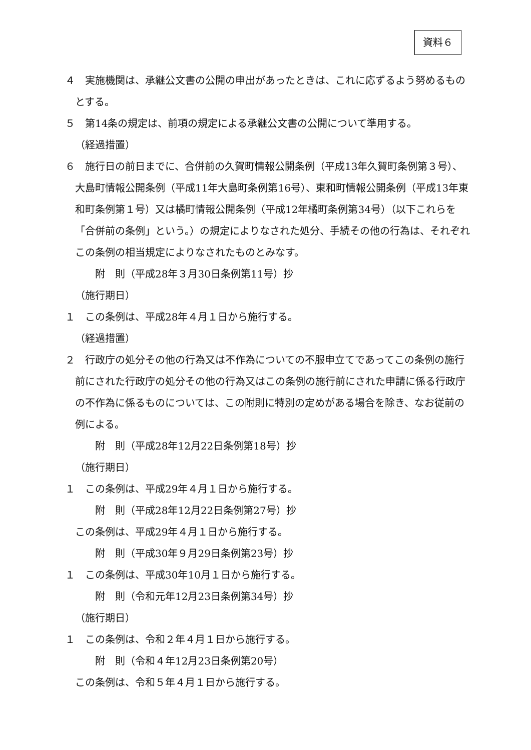資料６
４　実施機関は、承継公文書の公開の申出があったときは、これに応ずるよう努めるものとする。
５　第14条の規定は、前項の規定による承継公文書の公開について準用する。
（経過措置）
６　施行日の前日までに、合併前の久賀町情報公開条例（平成13年久賀町条例第３号）、大島町情報公開条例（平成11年大島町条例第16号）、東和町情報公開条例（平成13年東和町条例第１号）又は橘町情報公開条例（平成12年橘町条例第34号）（以下これらを「合併前の条例」という。）の規定によりなされた処分、手続その他の行為は、それぞれこの条例の相当規定によりなされたものとみなす。
附　則（平成28年３月30日条例第11号）抄
（施行期日）
１　この条例は、平成28年４月１日から施行する。
（経過措置）
２　行政庁の処分その他の行為又は不作為についての不服申立てであってこの条例の施行前にされた行政庁の処分その他の行為又はこの条例の施行前にされた申請に係る行政庁の不作為に係るものについては、この附則に特別の定めがある場合を除き、なお従前の例による。
附　則（平成28年12月22日条例第18号）抄
（施行期日）
１　この条例は、平成29年４月１日から施行する。
附　則（平成28年12月22日条例第27号）抄
この条例は、平成29年４月１日から施行する。
附　則（平成30年９月29日条例第23号）抄
１　この条例は、平成30年10月１日から施行する。
附　則（令和元年12月23日条例第34号）抄
（施行期日）
１　この条例は、令和２年４月１日から施行する。
附　則（令和４年12月23日条例第20号）
この条例は、令和５年４月１日から施行する。